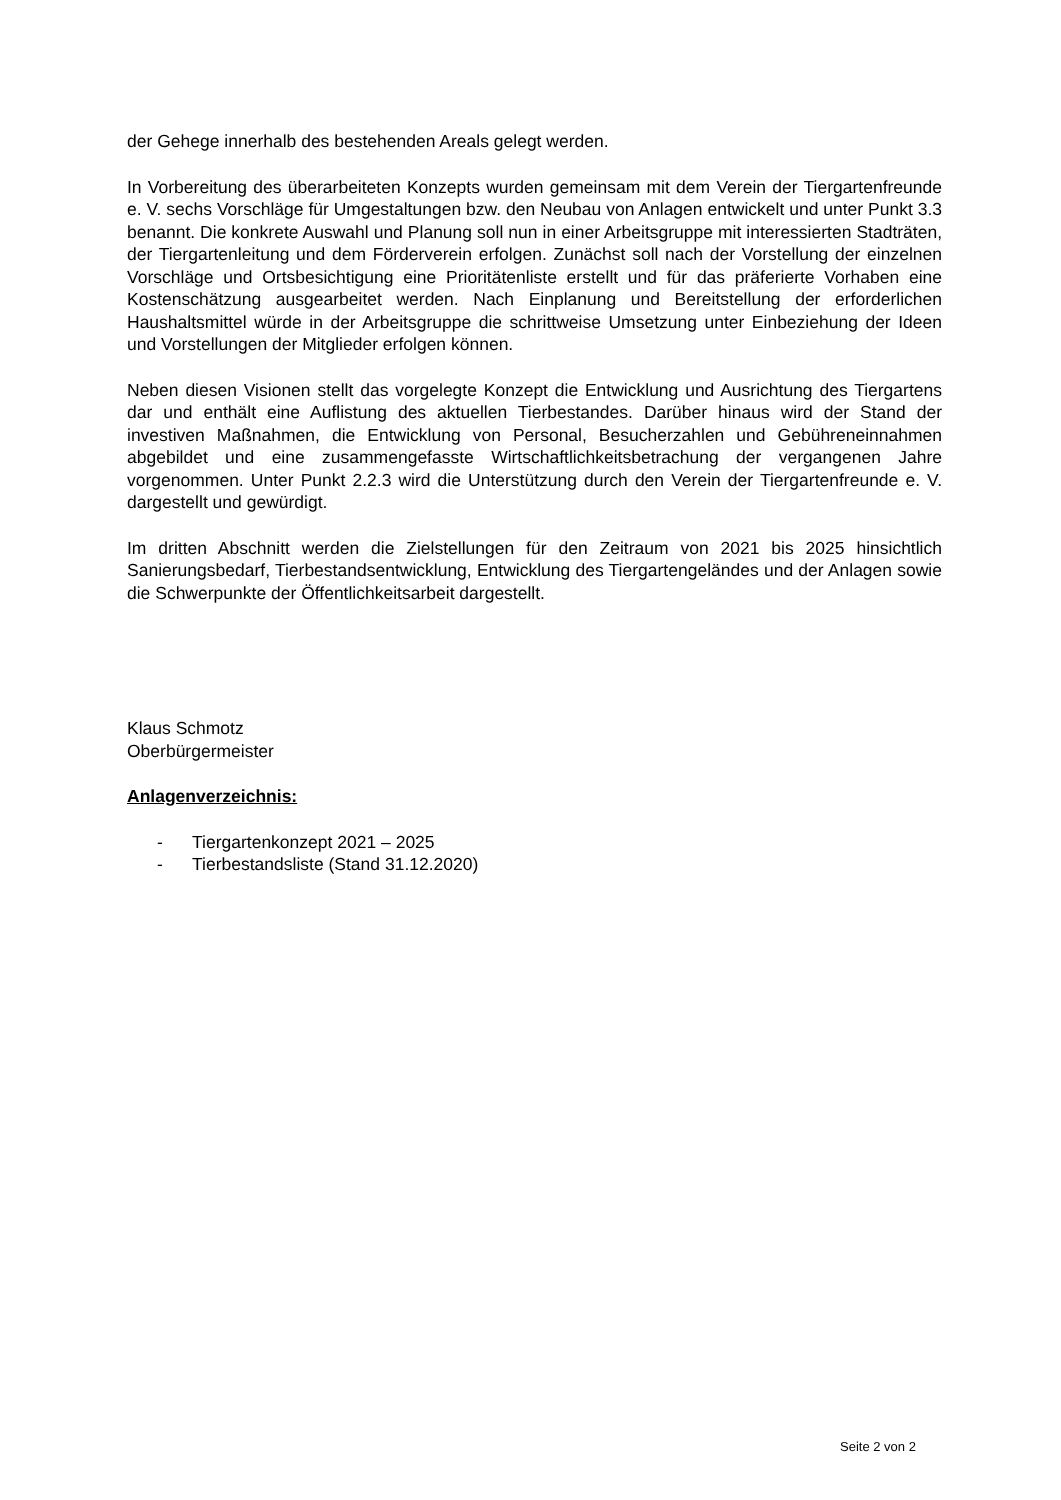der Gehege innerhalb des bestehenden Areals gelegt werden.
In Vorbereitung des überarbeiteten Konzepts wurden gemeinsam mit dem Verein der Tiergartenfreunde e. V. sechs Vorschläge für Umgestaltungen bzw. den Neubau von Anlagen entwickelt und unter Punkt 3.3 benannt. Die konkrete Auswahl und Planung soll nun in einer Arbeitsgruppe mit interessierten Stadträten, der Tiergartenleitung und dem Förderverein erfolgen. Zunächst soll nach der Vorstellung der einzelnen Vorschläge und Ortsbesichtigung eine Prioritätenliste erstellt und für das präferierte Vorhaben eine Kostenschätzung ausgearbeitet werden. Nach Einplanung und Bereitstellung der erforderlichen Haushaltsmittel würde in der Arbeitsgruppe die schrittweise Umsetzung unter Einbeziehung der Ideen und Vorstellungen der Mitglieder erfolgen können.
Neben diesen Visionen stellt das vorgelegte Konzept die Entwicklung und Ausrichtung des Tiergartens dar und enthält eine Auflistung des aktuellen Tierbestandes. Darüber hinaus wird der Stand der investiven Maßnahmen, die Entwicklung von Personal, Besucherzahlen und Gebühreneinnahmen abgebildet und eine zusammengefasste Wirtschaftlichkeitsbetrachung der vergangenen Jahre vorgenommen. Unter Punkt 2.2.3 wird die Unterstützung durch den Verein der Tiergartenfreunde e. V. dargestellt und gewürdigt.
Im dritten Abschnitt werden die Zielstellungen für den Zeitraum von 2021 bis 2025 hinsichtlich Sanierungsbedarf, Tierbestandsentwicklung, Entwicklung des Tiergartengeländes und der Anlagen sowie die Schwerpunkte der Öffentlichkeitsarbeit dargestellt.
Klaus Schmotz
Oberbürgermeister
Anlagenverzeichnis:
- Tiergartenkonzept 2021 – 2025
- Tierbestandsliste (Stand 31.12.2020)
Seite 2 von 2